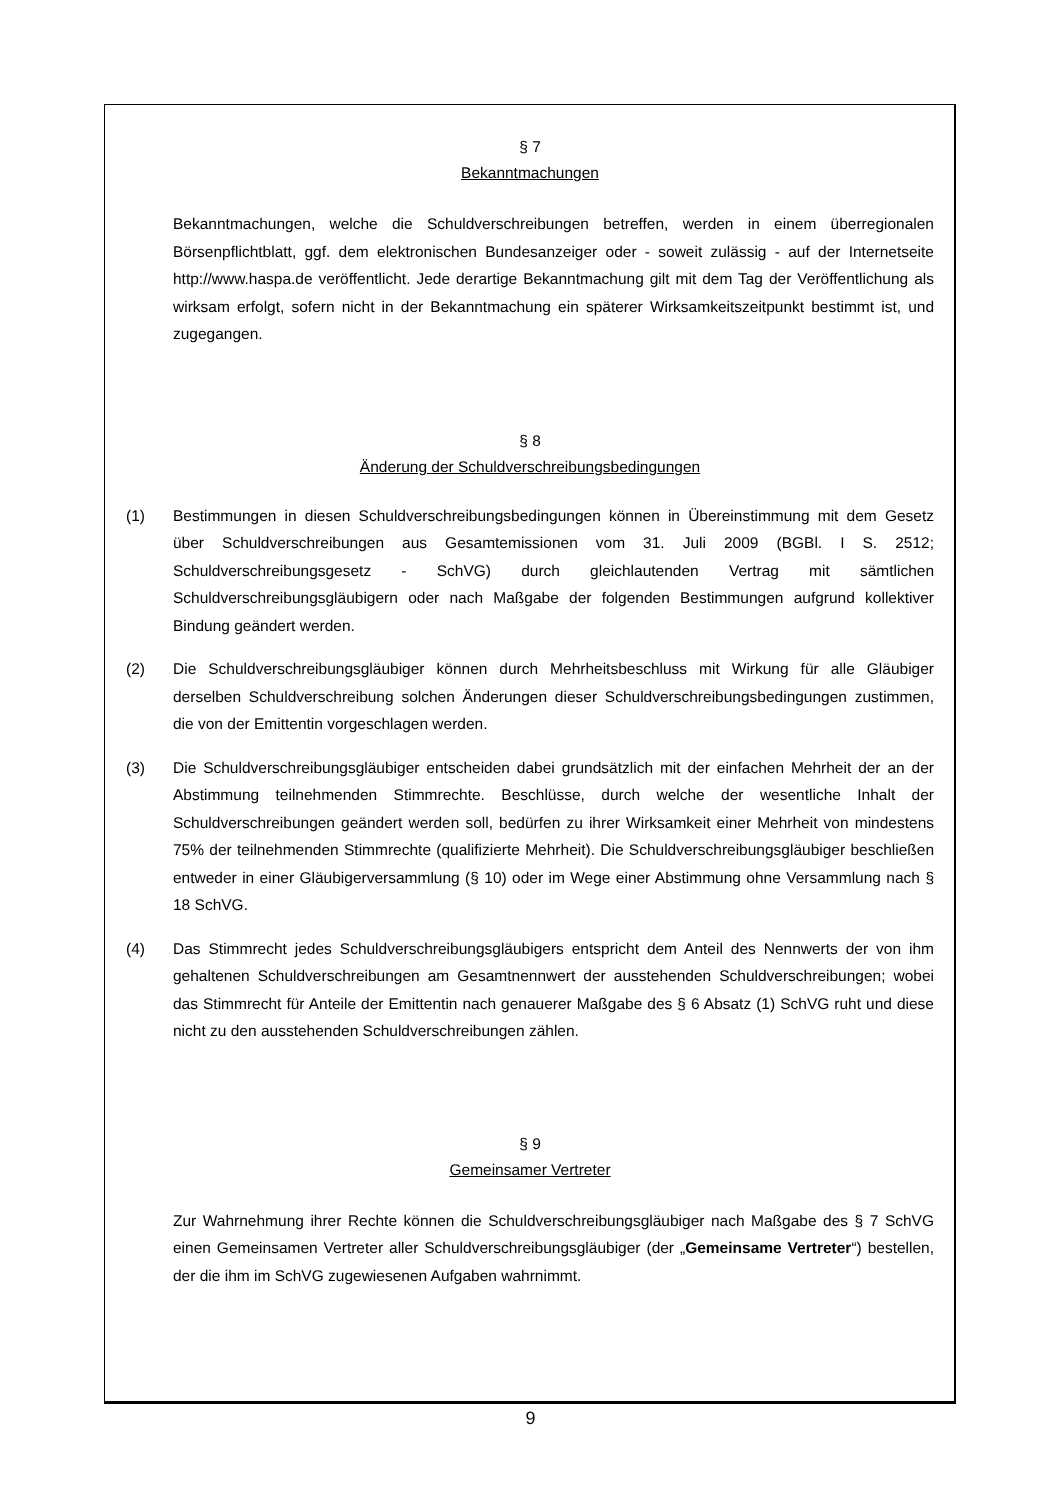§ 7
Bekanntmachungen
Bekanntmachungen, welche die Schuldverschreibungen betreffen, werden in einem überregionalen Börsenpflichtblatt, ggf. dem elektronischen Bundesanzeiger oder - soweit zulässig - auf der Internetseite http://www.haspa.de veröffentlicht. Jede derartige Bekanntmachung gilt mit dem Tag der Veröffentlichung als wirksam erfolgt, sofern nicht in der Bekanntmachung ein späterer Wirksamkeitszeitpunkt bestimmt ist, und zugegangen.
§ 8
Änderung der Schuldverschreibungsbedingungen
(1) Bestimmungen in diesen Schuldverschreibungsbedingungen können in Übereinstimmung mit dem Gesetz über Schuldverschreibungen aus Gesamtemissionen vom 31. Juli 2009 (BGBl. I S. 2512; Schuldverschreibungsgesetz - SchVG) durch gleichlautenden Vertrag mit sämtlichen Schuldverschreibungsgläubigern oder nach Maßgabe der folgenden Bestimmungen aufgrund kollektiver Bindung geändert werden.
(2) Die Schuldverschreibungsgläubiger können durch Mehrheitsbeschluss mit Wirkung für alle Gläubiger derselben Schuldverschreibung solchen Änderungen dieser Schuldverschreibungsbedingungen zustimmen, die von der Emittentin vorgeschlagen werden.
(3) Die Schuldverschreibungsgläubiger entscheiden dabei grundsätzlich mit der einfachen Mehrheit der an der Abstimmung teilnehmenden Stimmrechte. Beschlüsse, durch welche der wesentliche Inhalt der Schuldverschreibungen geändert werden soll, bedürfen zu ihrer Wirksamkeit einer Mehrheit von mindestens 75% der teilnehmenden Stimmrechte (qualifizierte Mehrheit). Die Schuldverschreibungsgläubiger beschließen entweder in einer Gläubigerversammlung (§ 10) oder im Wege einer Abstimmung ohne Versammlung nach § 18 SchVG.
(4) Das Stimmrecht jedes Schuldverschreibungsgläubigers entspricht dem Anteil des Nennwerts der von ihm gehaltenen Schuldverschreibungen am Gesamtnennwert der ausstehenden Schuldverschreibungen; wobei das Stimmrecht für Anteile der Emittentin nach genauerer Maßgabe des § 6 Absatz (1) SchVG ruht und diese nicht zu den ausstehenden Schuldverschreibungen zählen.
§ 9
Gemeinsamer Vertreter
Zur Wahrnehmung ihrer Rechte können die Schuldverschreibungsgläubiger nach Maßgabe des § 7 SchVG einen Gemeinsamen Vertreter aller Schuldverschreibungsgläubiger (der „Gemeinsame Vertreter“) bestellen, der die ihm im SchVG zugewiesenen Aufgaben wahrnimmt.
9